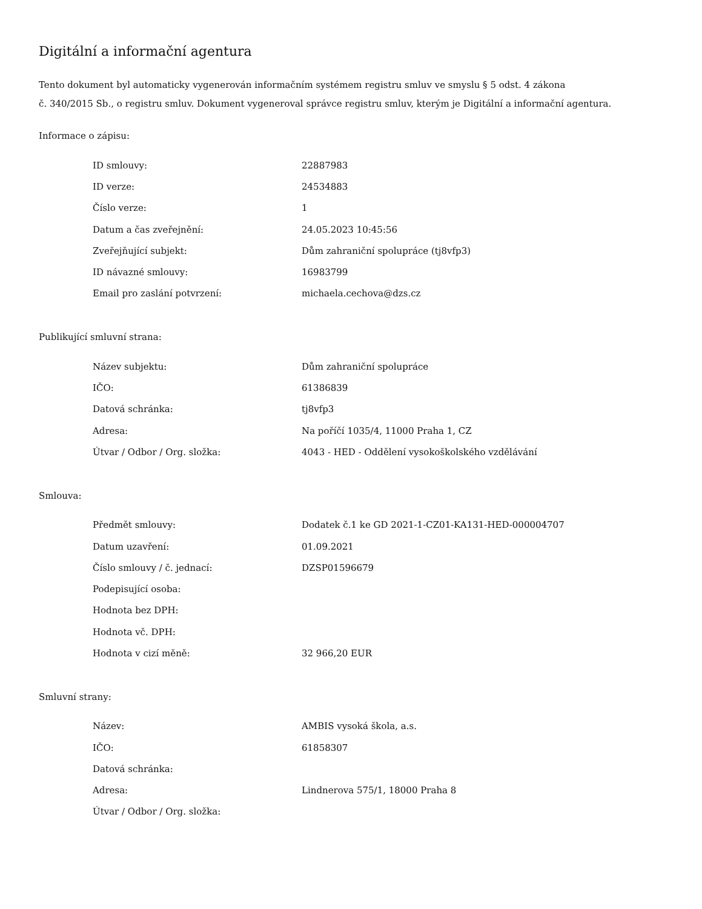Digitální a informační agentura
Tento dokument byl automaticky vygenerován informačním systémem registru smluv ve smyslu § 5 odst. 4 zákona
č. 340/2015 Sb., o registru smluv. Dokument vygeneroval správce registru smluv, kterým je Digitální a informační agentura.
Informace o zápisu:
| ID smlouvy: | 22887983 |
| ID verze: | 24534883 |
| Číslo verze: | 1 |
| Datum a čas zveřejnění: | 24.05.2023 10:45:56 |
| Zveřejňující subjekt: | Dům zahraniční spolupráce (tj8vfp3) |
| ID návazné smlouvy: | 16983799 |
| Email pro zaslání potvrzení: | michaela.cechova@dzs.cz |
Publikující smluvní strana:
| Název subjektu: | Dům zahraniční spolupráce |
| IČO: | 61386839 |
| Datová schránka: | tj8vfp3 |
| Adresa: | Na poříčí 1035/4, 11000 Praha 1, CZ |
| Útvar / Odbor / Org. složka: | 4043 - HED - Oddělení vysokoškolského vzdělávání |
Smlouva:
| Předmět smlouvy: | Dodatek č.1 ke GD 2021-1-CZ01-KA131-HED-000004707 |
| Datum uzavření: | 01.09.2021 |
| Číslo smlouvy / č. jednací: | DZSP01596679 |
| Podepisující osoba: | |
| Hodnota bez DPH: | |
| Hodnota vč. DPH: | |
| Hodnota v cizí měně: | 32 966,20 EUR |
Smluvní strany:
| Název: | AMBIS vysoká škola, a.s. |
| IČO: | 61858307 |
| Datová schránka: | |
| Adresa: | Lindnerova 575/1, 18000 Praha 8 |
| Útvar / Odbor / Org. složka: | |